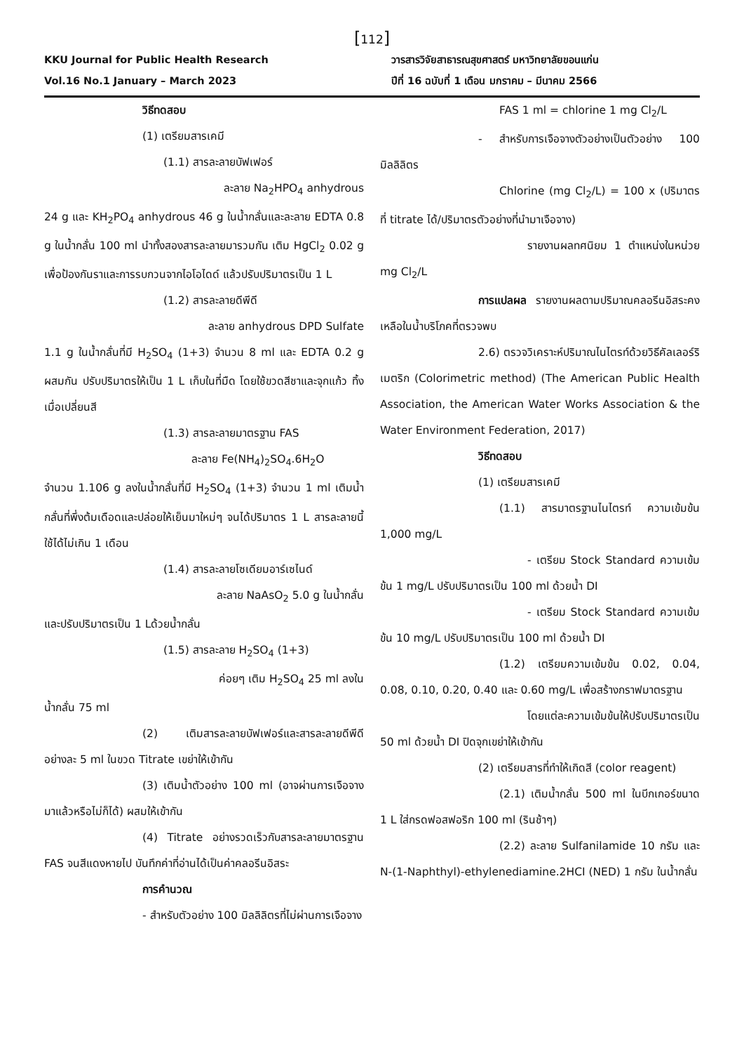[112]
KKU Journal for Public Health Research
Vol.16 No.1 January – March 2023
วารสารวิจัยสาธารณสุขศาสตร์ มหาวิทยาลัยขอนแก่น
ปีที่ 16 ฉบับที่ 1 เดือน มกราคม – มีนาคม 2566
วิธีทดสอบ
(1) เตรียมสารเคมี
(1.1) สารละลายบัฟเฟอร์
ละลาย Na<sub>2</sub>HPO<sub>4</sub> anhydrous
24 g และ KH<sub>2</sub>PO<sub>4</sub> anhydrous 46 g ในน้ำกลั่นและละลาย EDTA 0.8 g ในน้ำกลั่น 100 ml นำทั้งสองสารละลายมารวมกัน เติม HgCl<sub>2</sub> 0.02 g เพื่อป้องกันราและการรบกวนจากไอโอไดด์ แล้วปรับปริมาตรเป็น 1 L
(1.2) สารละลายดีพีดี
ละลาย anhydrous DPD Sulfate
1.1 g ในน้ำกลั่นที่มี H<sub>2</sub>SO<sub>4</sub> (1+3) จำนวน 8 ml และ EDTA 0.2 g ผสมกัน ปรับปริมาตรให้เป็น 1 L เก็บในที่มืด โดยใช้ขวดสีชาและจุกแก้ว ทิ้งเมื่อเปลี่ยนสี
(1.3) สารละลายมาตรฐาน FAS
ละลาย Fe(NH<sub>4</sub>)<sub>2</sub>SO<sub>4</sub>.6H<sub>2</sub>O
จำนวน 1.106 g ลงในน้ำกลั่นที่มี H<sub>2</sub>SO<sub>4</sub> (1+3) จำนวน 1 ml เติมน้ำกลั่นที่พึ่งต้มเดือดและปล่อยให้เย็นมาใหม่ๆ จนได้ปริมาตร 1 L สารละลายนี้ใช้ได้ไม่เกิน 1 เดือน
(1.4) สารละลายโซเดียมอาร์เซไนด์
ละลาย NaAsO<sub>2</sub> 5.0 g ในน้ำกลั่น
และปรับปริมาตรเป็น 1 Lด้วยน้ำกลั่น
(1.5) สารละลาย H<sub>2</sub>SO<sub>4</sub> (1+3)
ค่อยๆ เติม H<sub>2</sub>SO<sub>4</sub> 25 ml ลงใน
น้ำกลั่น 75 ml
(2) เติมสารละลายบัฟเฟอร์และสารละลายดีพีดี อย่างละ 5 ml ในขวด Titrate เขย่าให้เข้ากัน
(3) เติมน้ำตัวอย่าง 100 ml (อาจผ่านการเจือจางมาแล้วหรือไม่ก็ได้) ผสมให้เข้ากัน
(4) Titrate อย่างรวดเร็วกับสารละลายมาตรฐาน FAS จนสีแดงหายไป บันทึกค่าที่อ่านได้เป็นค่าคลอรีนอิสระ
การคำนวณ
- สำหรับตัวอย่าง 100 มิลลิลิตรที่ไม่ผ่านการเจือจาง
FAS 1 ml = chlorine 1 mg Cl<sub>2</sub>/L
- สำหรับการเจือจางตัวอย่างเป็นตัวอย่าง 100 มิลลิลิตร
Chlorine (mg Cl<sub>2</sub>/L) = 100 x (ปริมาตรที่ titrate ได้/ปริมาตรตัวอย่างที่นำมาเจือจาง)
รายงานผลทศนิยม 1 ตำแหน่งในหน่วย mg Cl<sub>2</sub>/L
การแปลผล รายงานผลตามปริมาณคลอรีนอิสระคงเหลือในน้ำบริโภคที่ตรวจพบ
2.6) ตรวจวิเคราะห์ปริมาณไนไตรท์ด้วยวิธีคัลเลอร์ริเมตริก (Colorimetric method) (The American Public Health Association, the American Water Works Association & the Water Environment Federation, 2017)
วิธีทดสอบ
(1) เตรียมสารเคมี
(1.1) สารมาตรฐานไนไตรท์ ความเข้มข้น 1,000 mg/L
- เตรียม Stock Standard ความเข้มข้น 1 mg/L ปรับปริมาตรเป็น 100 ml ด้วยน้ำ DI
- เตรียม Stock Standard ความเข้มข้น 10 mg/L ปรับปริมาตรเป็น 100 ml ด้วยน้ำ DI
(1.2) เตรียมความเข้มข้น 0.02, 0.04, 0.08, 0.10, 0.20, 0.40 และ 0.60 mg/L เพื่อสร้างกราฟมาตรฐาน
โดยแต่ละความเข้มข้นให้ปรับปริมาตรเป็น 50 ml ด้วยน้ำ DI ปิดจุกเขย่าให้เข้ากัน
(2) เตรียมสารที่ทำให้เกิดสี (color reagent)
(2.1) เติมน้ำกลั่น 500 ml ในบีกเกอร์ขนาด 1 L ใส่กรดฟอสฟอริก 100 ml (รินช้าๆ)
(2.2) ละลาย Sulfanilamide 10 กรัม และ N-(1-Naphthyl)-ethylenediamine.2HCI (NED) 1 กรัม ในน้ำกลั่น